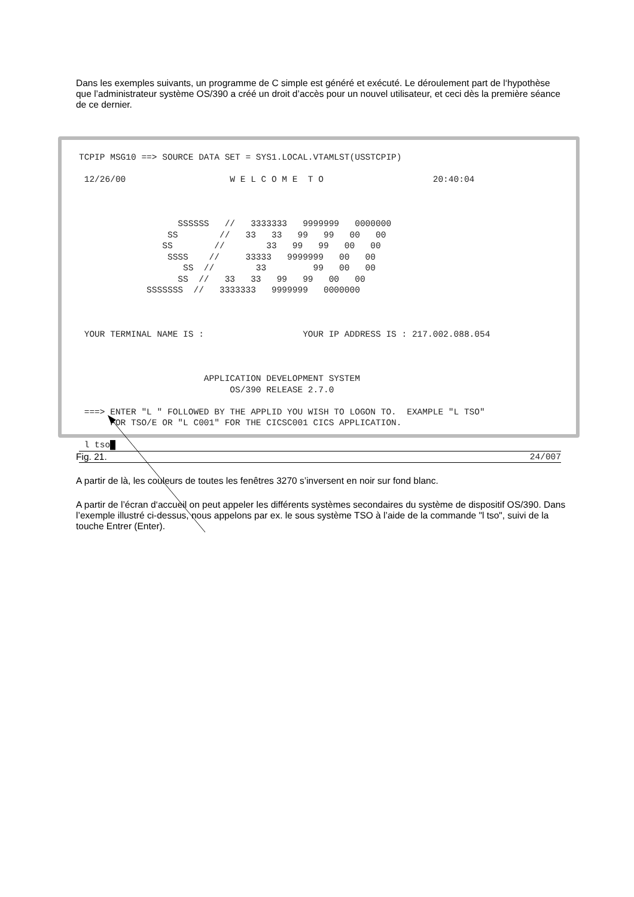Dans les exemples suivants, un programme de C simple est généré et exécuté. Le déroulement part de l‘hypothèse que l’administrateur système OS/390 a créé un droit d’accès pour un nouvel utilisateur, et ceci dès la première séance de ce dernier.
TCPIP MSG10 ==> SOURCE DATA SET = SYS1.LOCAL.VTAMLST(USSTCPIP)

 12/26/00                    W E L C O M E  T O                     20:40:04



                   SSSSSS   //   3333333   9999999   0000000
                 SS        //   33   33   99   99   00   00
                SS        //        33   99   99   00   00
                 SSSS    //     33333   9999999   00   00
                    SS  //        33         99   00   00
                   SS  //   33   33   99   99   00   00
             SSSSSSS  //   3333333   9999999   0000000



 YOUR TERMINAL NAME IS :                   YOUR IP ADDRESS IS : 217.002.088.054



                        APPLICATION DEVELOPMENT SYSTEM
                             OS/390 RELEASE 2.7.0

 ===> ENTER "L " FOLLOWED BY THE APPLID YOU WISH TO LOGON TO.  EXAMPLE "L TSO"
      FOR TSO/E OR "L C001" FOR THE CICSC001 CICS APPLICATION.
 l tso█
24/007
Fig. 21.
A partir de là, les couleurs de toutes les fenêtres 3270 s’inversent en noir sur fond blanc.
A partir de l’écran d‘accueil on peut appeler les différents systèmes secondaires du système de dispositif OS/390. Dans l’exemple illustré ci-dessus, nous appelons par ex. le sous système TSO à l’aide de la commande "l tso", suivi de la touche Entrer (Enter).